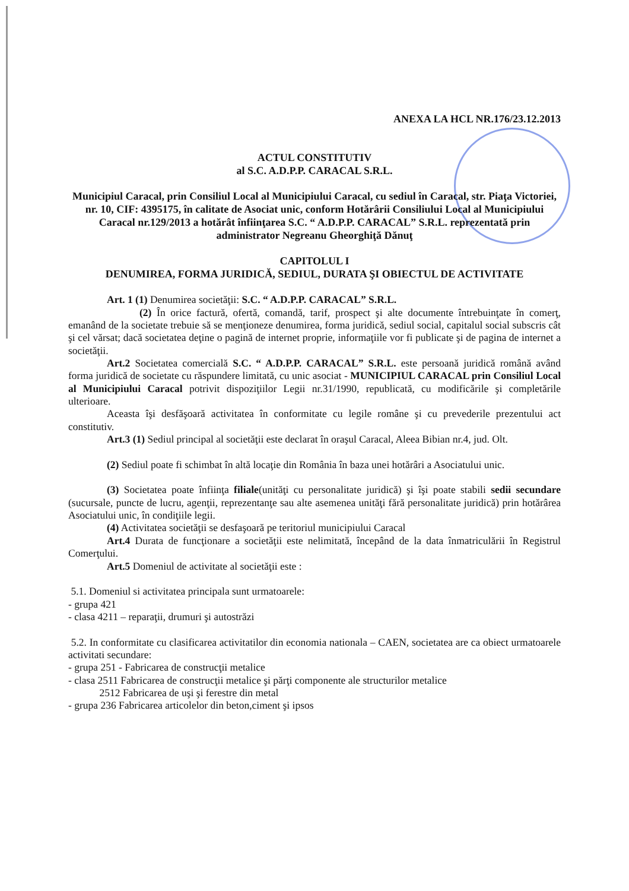ANEXA LA HCL NR.176/23.12.2013
ACTUL CONSTITUTIV
al S.C. A.D.P.P. CARACAL S.R.L.
Municipiul Caracal, prin Consiliul Local al Municipiului Caracal, cu sediul în Caracal, str. Piaţa Victoriei, nr. 10, CIF: 4395175, în calitate de Asociat unic, conform Hotărârii Consiliului Local al Municipiului Caracal nr.129/2013 a hotărât înfiinţarea S.C. “ A.D.P.P. CARACAL” S.R.L. reprezentată prin administrator Negreanu Gheorghiţă Dănuţ
CAPITOLUL I
DENUMIREA, FORMA JURIDICĂ, SEDIUL, DURATA ŞI OBIECTUL DE ACTIVITATE
Art. 1 (1) Denumirea societăţii: S.C. “ A.D.P.P. CARACAL” S.R.L.
(2) În orice factură, ofertă, comandă, tarif, prospect şi alte documente întrebuinţate în comerţ, emanând de la societate trebuie să se menţioneze denumirea, forma juridică, sediul social, capitalul social subscris cât şi cel vărsat; dacă societatea deţine o pagină de internet proprie, informaţiile vor fi publicate şi de pagina de internet a societăţii.
Art.2 Societatea comercială S.C. “ A.D.P.P. CARACAL” S.R.L. este persoană juridică română având forma juridică de societate cu răspundere limitată, cu unic asociat - MUNICIPIUL CARACAL prin Consiliul Local al Municipiului Caracal potrivit dispoziţiilor Legii nr.31/1990, republicată, cu modificările şi completările ulterioare.
Aceasta îşi desfăşoară activitatea în conformitate cu legile române şi cu prevederile prezentului act constitutiv.
Art.3 (1) Sediul principal al societăţii este declarat în oraşul Caracal, Aleea Bibian nr.4, jud. Olt.
(2) Sediul poate fi schimbat în altă locaţie din România în baza unei hotărâri a Asociatului unic.
(3) Societatea poate înfiinţa filiale(unităţi cu personalitate juridică) şi îşi poate stabili sedii secundare (sucursale, puncte de lucru, agenţii, reprezentanţe sau alte asemenea unităţi fără personalitate juridică) prin hotărârea Asociatului unic, în condiţiile legii.
(4) Activitatea societăţii se desfaşoară pe teritoriul municipiului Caracal
Art.4 Durata de funcţionare a societăţii este nelimitată, începând de la data înmatriculării în Registrul Comerţului.
Art.5 Domeniul de activitate al societăţii este :
5.1. Domeniul si activitatea principala sunt urmatoarele:
- grupa 421
- clasa 4211 – reparaţii, drumuri şi autostrăzi
5.2. In conformitate cu clasificarea activitatilor din economia nationala – CAEN, societatea are ca obiect urmatoarele activitati secundare:
- grupa 251 - Fabricarea de construcţii metalice
- clasa 2511 Fabricarea de construcţii metalice şi părţi componente ale structurilor metalice
2512 Fabricarea de uşi şi ferestre din metal
- grupa 236 Fabricarea articolelor din beton,ciment şi ipsos